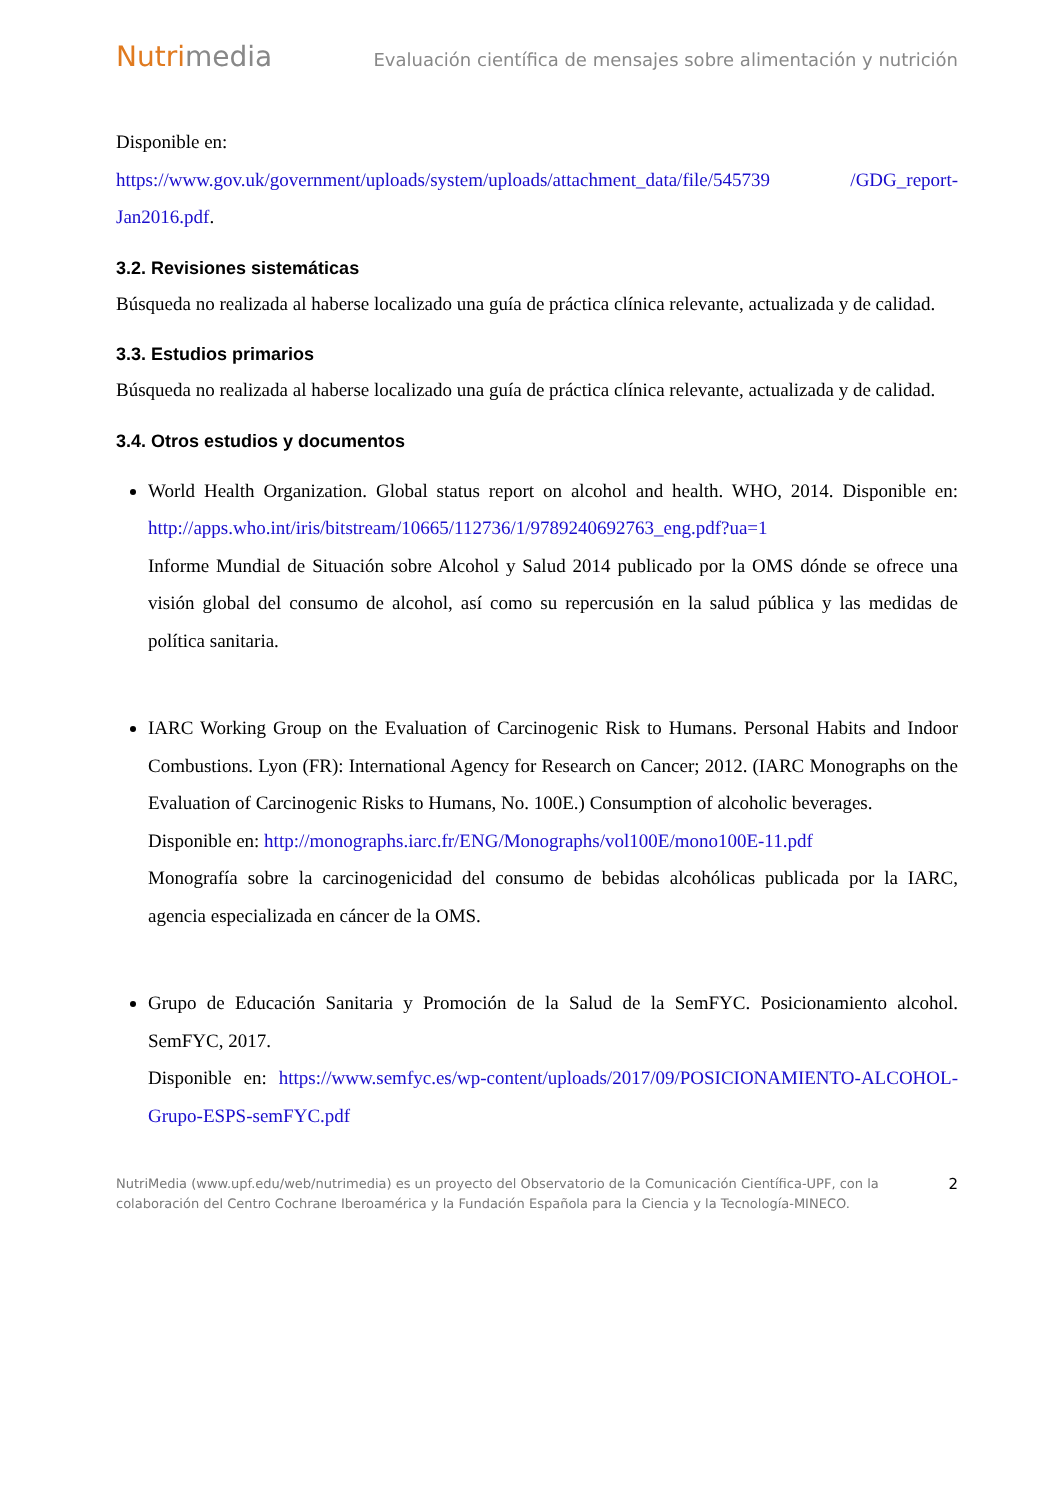Nutrimedia
Evaluación científica de mensajes sobre alimentación y nutrición
Disponible en:
https://www.gov.uk/government/uploads/system/uploads/attachment_data/file/545739 /GDG_report-Jan2016.pdf.
3.2. Revisiones sistemáticas
Búsqueda no realizada al haberse localizado una guía de práctica clínica relevante, actualizada y de calidad.
3.3. Estudios primarios
Búsqueda no realizada al haberse localizado una guía de práctica clínica relevante, actualizada y de calidad.
3.4. Otros estudios y documentos
World Health Organization. Global status report on alcohol and health. WHO, 2014. Disponible en: http://apps.who.int/iris/bitstream/10665/112736/1/9789240692763_eng.pdf?ua=1
Informe Mundial de Situación sobre Alcohol y Salud 2014 publicado por la OMS dónde se ofrece una visión global del consumo de alcohol, así como su repercusión en la salud pública y las medidas de política sanitaria.
IARC Working Group on the Evaluation of Carcinogenic Risk to Humans. Personal Habits and Indoor Combustions. Lyon (FR): International Agency for Research on Cancer; 2012. (IARC Monographs on the Evaluation of Carcinogenic Risks to Humans, No. 100E.) Consumption of alcoholic beverages.
Disponible en: http://monographs.iarc.fr/ENG/Monographs/vol100E/mono100E-11.pdf
Monografía sobre la carcinogenicidad del consumo de bebidas alcohólicas publicada por la IARC, agencia especializada en cáncer de la OMS.
Grupo de Educación Sanitaria y Promoción de la Salud de la SemFYC. Posicionamiento alcohol. SemFYC, 2017.
Disponible en: https://www.semfyc.es/wp-content/uploads/2017/09/POSICIONAMIENTO-ALCOHOL-Grupo-ESPS-semFYC.pdf
NutriMedia (www.upf.edu/web/nutrimedia) es un proyecto del Observatorio de la Comunicación Científica-UPF, con la colaboración del Centro Cochrane Iberoamérica y la Fundación Española para la Ciencia y la Tecnología-MINECO.
2